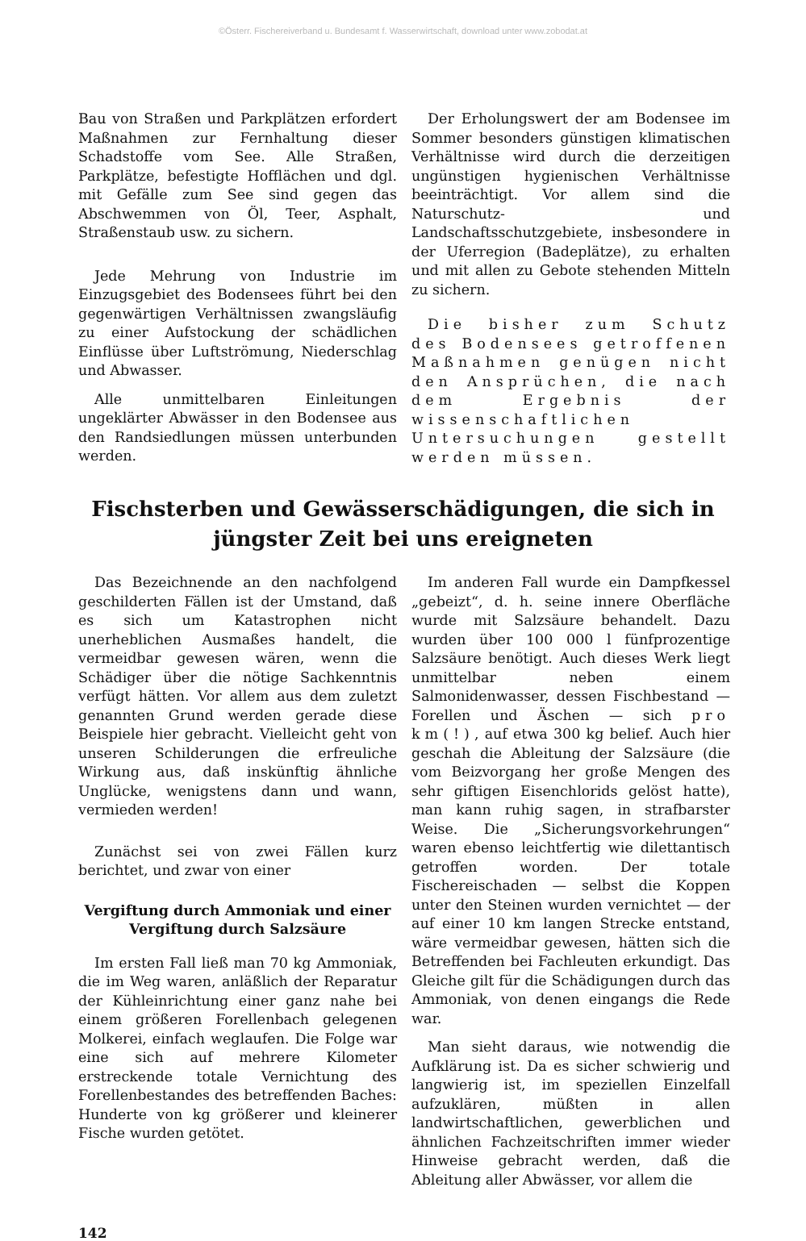©Österr. Fischereiverband u. Bundesamt f. Wasserwirtschaft, download unter www.zobodat.at
Bau von Straßen und Parkplätzen erfordert Maßnahmen zur Fernhaltung dieser Schadstoffe vom See. Alle Straßen, Parkplätze, befestigte Hofflächen und dgl. mit Gefälle zum See sind gegen das Abschwemmen von Öl, Teer, Asphalt, Straßenstaub usw. zu sichern.
Jede Mehrung von Industrie im Einzugsgebiet des Bodensees führt bei den gegenwärtigen Verhältnissen zwangsläufig zu einer Aufstockung der schädlichen Einflüsse über Luftströmung, Niederschlag und Abwasser.
Alle unmittelbaren Einleitungen ungeklärter Abwässer in den Bodensee aus den Randsiedlungen müssen unterbunden werden.
Der Erholungswert der am Bodensee im Sommer besonders günstigen klimatischen Verhältnisse wird durch die derzeitigen ungünstigen hygienischen Verhältnisse beeinträchtigt. Vor allem sind die Naturschutz- und Landschaftsschutzgebiete, insbesondere in der Uferregion (Badeplätze), zu erhalten und mit allen zu Gebote stehenden Mitteln zu sichern.
Die bisher zum Schutz des Bodensees getroffenen Maßnahmen genügen nicht den Ansprüchen, die nach dem Ergebnis der wissenschaftlichen Untersuchungen gestellt werden müssen.
Fischsterben und Gewässerschädigungen, die sich in jüngster Zeit bei uns ereigneten
Das Bezeichnende an den nachfolgend geschilderten Fällen ist der Umstand, daß es sich um Katastrophen nicht unerheblichen Ausmaßes handelt, die vermeidbar gewesen wären, wenn die Schädiger über die nötige Sachkenntnis verfügt hätten. Vor allem aus dem zuletzt genannten Grund werden gerade diese Beispiele hier gebracht. Vielleicht geht von unseren Schilderungen die erfreuliche Wirkung aus, daß inskünftig ähnliche Unglücke, wenigstens dann und wann, vermieden werden!
Zunächst sei von zwei Fällen kurz berichtet, und zwar von einer
Vergiftung durch Ammoniak und einer Vergiftung durch Salzsäure
Im ersten Fall ließ man 70 kg Ammoniak, die im Weg waren, anläßlich der Reparatur der Kühleinrichtung einer ganz nahe bei einem größeren Forellenbach gelegenen Molkerei, einfach weglaufen. Die Folge war eine sich auf mehrere Kilometer erstreckende totale Vernichtung des Forellenbestandes des betreffenden Baches: Hunderte von kg größerer und kleinerer Fische wurden getötet.
Im anderen Fall wurde ein Dampfkessel „gebeizt“, d. h. seine innere Oberfläche wurde mit Salzsäure behandelt. Dazu wurden über 100 000 l fünfprozentige Salzsäure benötigt. Auch dieses Werk liegt unmittelbar neben einem Salmonidenwasser, dessen Fischbestand — Forellen und Äschen — sich pro km(!), auf etwa 300 kg belief. Auch hier geschah die Ableitung der Salzsäure (die vom Beizvorgang her große Mengen des sehr giftigen Eisenchlorids gelöst hatte), man kann ruhig sagen, in strafbarster Weise. Die „Sicherungsvorkehrungen“ waren ebenso leichtfertig wie dilettantisch getroffen worden. Der totale Fischereischaden — selbst die Koppen unter den Steinen wurden vernichtet — der auf einer 10 km langen Strecke entstand, wäre vermeidbar gewesen, hätten sich die Betreffenden bei Fachleuten erkundigt. Das Gleiche gilt für die Schädigungen durch das Ammoniak, von denen eingangs die Rede war.
Man sieht daraus, wie notwendig die Aufklärung ist. Da es sicher schwierig und langwierig ist, im speziellen Einzelfall aufzuklären, müßten in allen landwirtschaftlichen, gewerblichen und ähnlichen Fachzeitschriften immer wieder Hinweise gebracht werden, daß die Ableitung aller Abwässer, vor allem die
142